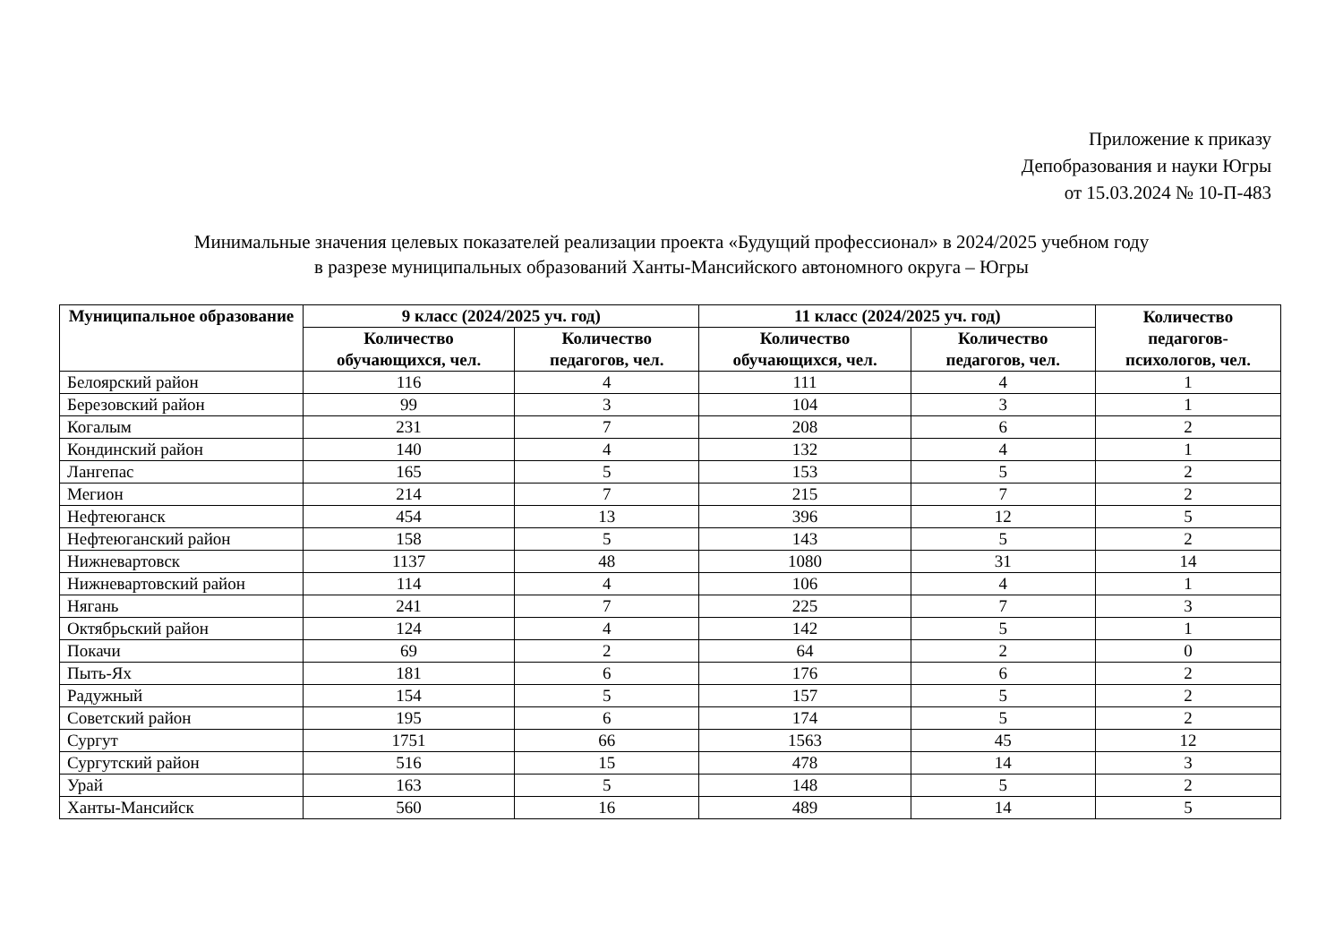Приложение к приказу
Депобразования и науки Югры
от 15.03.2024 № 10-П-483
Минимальные значения целевых показателей реализации проекта «Будущий профессионал» в 2024/2025 учебном году
в разрезе муниципальных образований Ханты-Мансийского автономного округа – Югры
| Муниципальное образование | 9 класс (2024/2025 уч. год) | | 11 класс (2024/2025 уч. год) | | Количество педагогов-психологов, чел. |
| --- | --- | --- | --- | --- | --- |
| | Количество обучающихся, чел. | Количество педагогов, чел. | Количество обучающихся, чел. | Количество педагогов, чел. | |
| Белоярский район | 116 | 4 | 111 | 4 | 1 |
| Березовский район | 99 | 3 | 104 | 3 | 1 |
| Когалым | 231 | 7 | 208 | 6 | 2 |
| Кондинский район | 140 | 4 | 132 | 4 | 1 |
| Лангепас | 165 | 5 | 153 | 5 | 2 |
| Мегион | 214 | 7 | 215 | 7 | 2 |
| Нефтеюганск | 454 | 13 | 396 | 12 | 5 |
| Нефтеюганский район | 158 | 5 | 143 | 5 | 2 |
| Нижневартовск | 1137 | 48 | 1080 | 31 | 14 |
| Нижневартовский район | 114 | 4 | 106 | 4 | 1 |
| Нягань | 241 | 7 | 225 | 7 | 3 |
| Октябрьский район | 124 | 4 | 142 | 5 | 1 |
| Покачи | 69 | 2 | 64 | 2 | 0 |
| Пыть-Ях | 181 | 6 | 176 | 6 | 2 |
| Радужный | 154 | 5 | 157 | 5 | 2 |
| Советский район | 195 | 6 | 174 | 5 | 2 |
| Сургут | 1751 | 66 | 1563 | 45 | 12 |
| Сургутский район | 516 | 15 | 478 | 14 | 3 |
| Урай | 163 | 5 | 148 | 5 | 2 |
| Ханты-Мансийск | 560 | 16 | 489 | 14 | 5 |